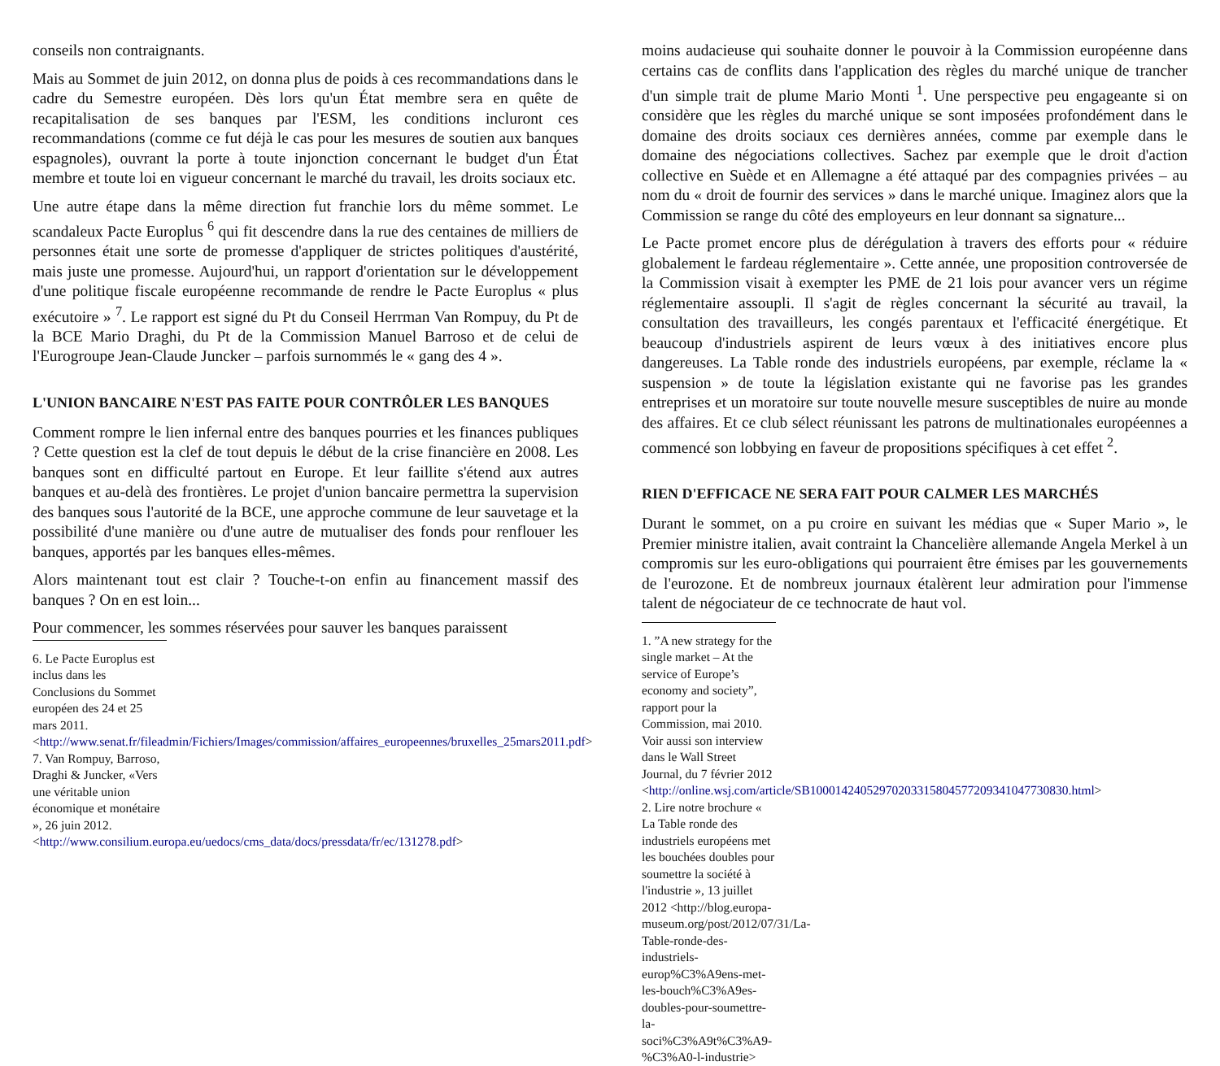conseils non contraignants.
Mais au Sommet de juin 2012, on donna plus de poids à ces recommandations dans le cadre du Semestre européen. Dès lors qu'un État membre sera en quête de recapitalisation de ses banques par l'ESM, les conditions incluront ces recommandations (comme ce fut déjà le cas pour les mesures de soutien aux banques espagnoles), ouvrant la porte à toute injonction concernant le budget d'un État membre et toute loi en vigueur concernant le marché du travail, les droits sociaux etc.
Une autre étape dans la même direction fut franchie lors du même sommet. Le scandaleux Pacte Europlus <sup>6</sup> qui fit descendre dans la rue des centaines de milliers de personnes était une sorte de promesse d'appliquer de strictes politiques d'austérité, mais juste une promesse. Aujourd'hui, un rapport d'orientation sur le développement d'une politique fiscale européenne recommande de rendre le Pacte Europlus « plus exécutoire » <sup>7</sup>. Le rapport est signé du Pt du Conseil Herrman Van Rompuy, du Pt de la BCE Mario Draghi, du Pt de la Commission Manuel Barroso et de celui de l'Eurogroupe Jean-Claude Juncker – parfois surnommés le « gang des 4 ».
L'UNION BANCAIRE N'EST PAS FAITE POUR CONTRÔLER LES BANQUES
Comment rompre le lien infernal entre des banques pourries et les finances publiques ? Cette question est la clef de tout depuis le début de la crise financière en 2008. Les banques sont en difficulté partout en Europe. Et leur faillite s'étend aux autres banques et au-delà des frontières. Le projet d'union bancaire permettra la supervision des banques sous l'autorité de la BCE, une approche commune de leur sauvetage et la possibilité d'une manière ou d'une autre de mutualiser des fonds pour renflouer les banques, apportés par les banques elles-mêmes.
Alors maintenant tout est clair ? Touche-t-on enfin au financement massif des banques ? On en est loin...
Pour commencer, les sommes réservées pour sauver les banques paraissent
6. Le Pacte Europlus est inclus dans les Conclusions du Sommet européen des 24 et 25 mars 2011. <http://www.senat.fr/fileadmin/Fichiers/Images/commission/affaires_europeennes/bruxelles_25mars2011.pdf>
7. Van Rompuy, Barroso, Draghi & Juncker, «Vers une véritable union économique et monétaire », 26 juin 2012. <http://www.consilium.europa.eu/uedocs/cms_data/docs/pressdata/fr/ec/131278.pdf>
moins audacieuse qui souhaite donner le pouvoir à la Commission européenne dans certains cas de conflits dans l'application des règles du marché unique de trancher d'un simple trait de plume Mario Monti <sup>1</sup>. Une perspective peu engageante si on considère que les règles du marché unique se sont imposées profondément dans le domaine des droits sociaux ces dernières années, comme par exemple dans le domaine des négociations collectives. Sachez par exemple que le droit d'action collective en Suède et en Allemagne a été attaqué par des compagnies privées – au nom du « droit de fournir des services » dans le marché unique. Imaginez alors que la Commission se range du côté des employeurs en leur donnant sa signature...
Le Pacte promet encore plus de dérégulation à travers des efforts pour « réduire globalement le fardeau réglementaire ». Cette année, une proposition controversée de la Commission visait à exempter les PME de 21 lois pour avancer vers un régime réglementaire assoupli. Il s'agit de règles concernant la sécurité au travail, la consultation des travailleurs, les congés parentaux et l'efficacité énergétique. Et beaucoup d'industriels aspirent de leurs vœux à des initiatives encore plus dangereuses. La Table ronde des industriels européens, par exemple, réclame la « suspension » de toute la législation existante qui ne favorise pas les grandes entreprises et un moratoire sur toute nouvelle mesure susceptibles de nuire au monde des affaires. Et ce club sélect réunissant les patrons de multinationales européennes a commencé son lobbying en faveur de propositions spécifiques à cet effet <sup>2</sup>.
RIEN D'EFFICACE NE SERA FAIT POUR CALMER LES MARCHÉS
Durant le sommet, on a pu croire en suivant les médias que « Super Mario », le Premier ministre italien, avait contraint la Chancelière allemande Angela Merkel à un compromis sur les euro-obligations qui pourraient être émises par les gouvernements de l'eurozone. Et de nombreux journaux étalèrent leur admiration pour l'immense talent de négociateur de ce technocrate de haut vol.
1. ”A new strategy for the single market – At the service of Europe’s economy and society”, rapport pour la Commission, mai 2010. Voir aussi son interview dans le Wall Street Journal, du 7 février 2012 <http://online.wsj.com/article/SB10001424052970203315804577209341047730830.html>
2. Lire notre brochure « La Table ronde des industriels européens met les bouchées doubles pour soumettre la société à l'industrie », 13 juillet 2012 <http://blog.europa-museum.org/post/2012/07/31/La-Table-ronde-des-industriels-europ%C3%A9ens-met-les-bouch%C3%A9es-doubles-pour-soumettre-la-soci%C3%A9t%C3%A9-%C3%A0-l-industrie>